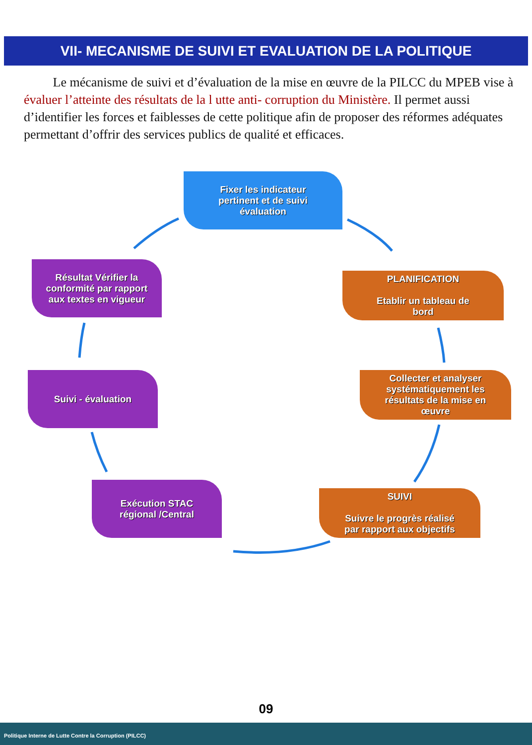VII- MECANISME DE SUIVI ET EVALUATION DE LA POLITIQUE
Le mécanisme de suivi et d’évaluation de la mise en œuvre de la PILCC du MPEB vise à évaluer l’atteinte des résultats de la l utte anti- corruption du Ministère. Il permet aussi d’identifier les forces et faiblesses de cette politique afin de proposer des réformes adéquates permettant d’offrir des services publics de qualité et efficaces.
Fixer les indicateur
pertinent et de suivi
évaluation
PLANIFICATION
Etablir un tableau de
bord
Collecter et analyser
systématiquement les
résultats de la mise en
œuvre
SUIVI
Suivre le progrès réalisé
par rapport aux objectifs
Exécution STAC
régional /Central
Suivi - évaluation
Résultat Vérifier la
conformité par rapport
aux textes en vigueur
09
Politique Interne de Lutte Contre la Corruption (PILCC)